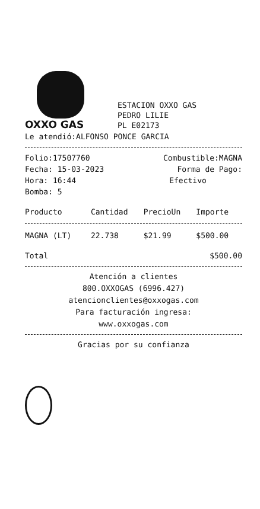OXXO GAS
ESTACION OXXO GAS
PEDRO LILIE
PL E02173
Le atendió:ALFONSO PONCE GARCIA
| Folio:17507760 | Combustible:MAGNA |
| Fecha: 15-03-2023 | Forma de Pago: |
| Hora: 16:44 | Efectivo |
| Bomba: 5 | |
| Producto | Cantidad | PrecioUn | Importe |
| --- | --- | --- | --- |
| MAGNA (LT) | 22.738 | $21.99 | $500.00 |
| Total | $500.00 |
Atención a clientes
800.OXXOGAS (6996.427)
atencionclientes@oxxogas.com
Para facturación ingresa:
www.oxxogas.com
Gracias por su confianza